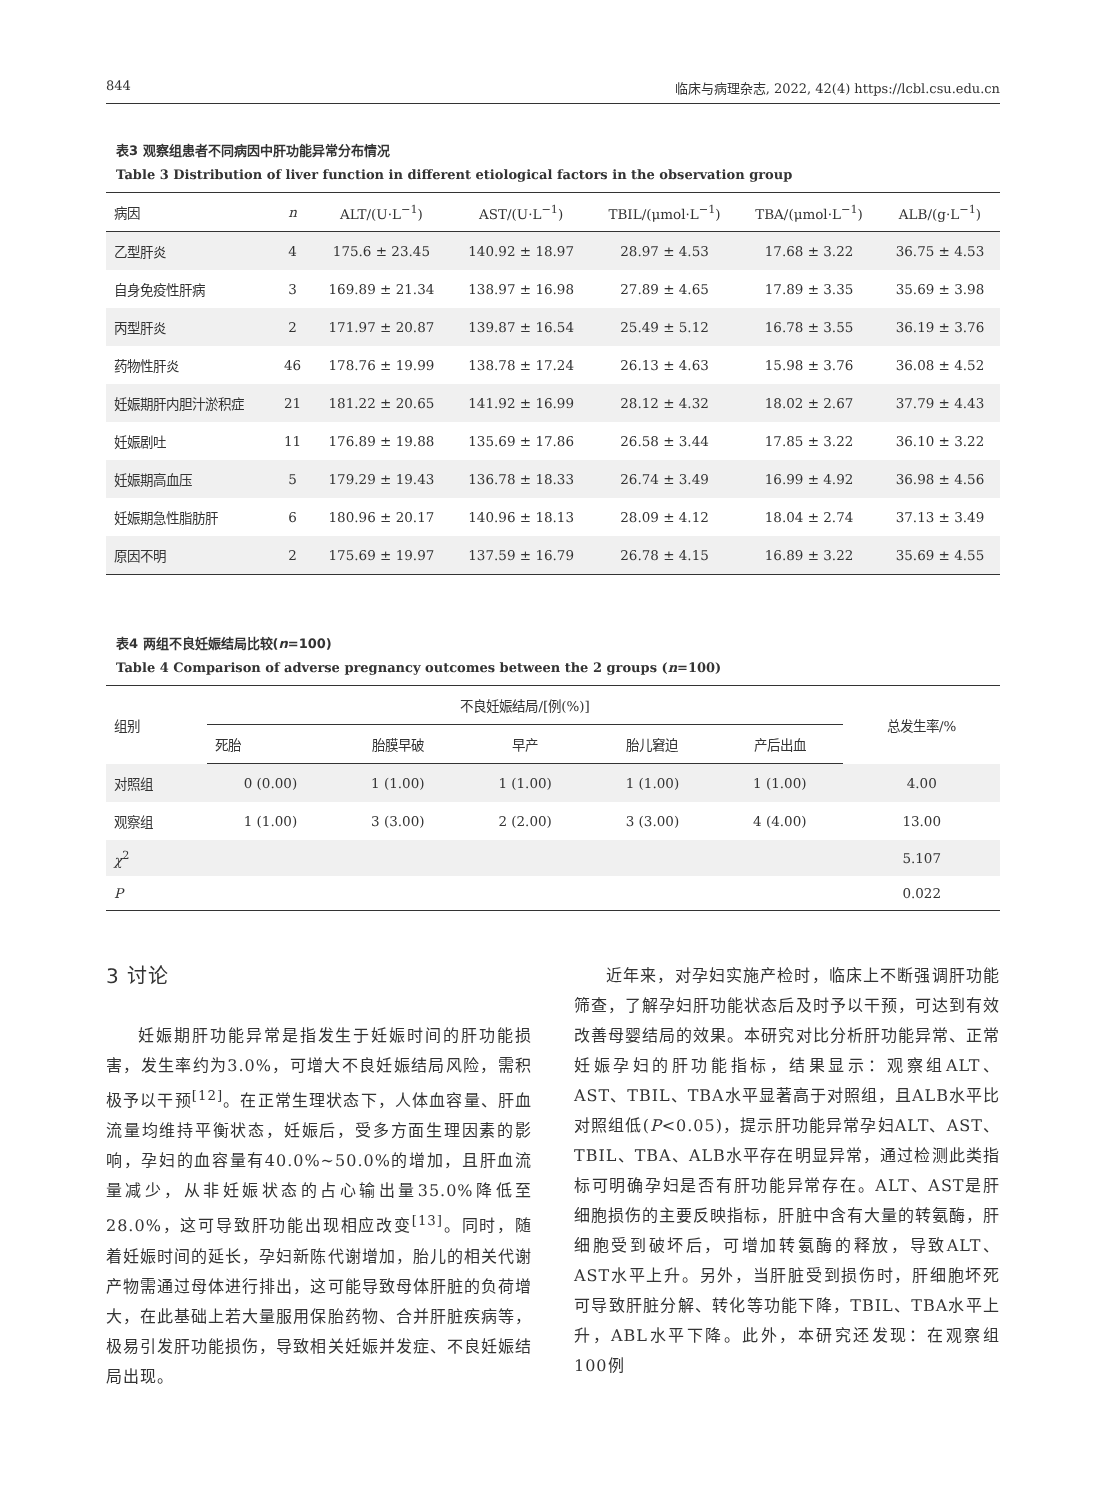844 临床与病理杂志, 2022, 42(4) https://lcbl.csu.edu.cn
表3 观察组患者不同病因中肝功能异常分布情况
Table 3 Distribution of liver function in different etiological factors in the observation group
| 病因 | n | ALT/(U·L<sup>−1</sup>) | AST/(U·L<sup>−1</sup>) | TBIL/(μmol·L<sup>−1</sup>) | TBA/(μmol·L<sup>−1</sup>) | ALB/(g·L<sup>−1</sup>) |
| --- | --- | --- | --- | --- | --- | --- |
| 乙型肝炎 | 4 | 175.6 ± 23.45 | 140.92 ± 18.97 | 28.97 ± 4.53 | 17.68 ± 3.22 | 36.75 ± 4.53 |
| 自身免疫性肝病 | 3 | 169.89 ± 21.34 | 138.97 ± 16.98 | 27.89 ± 4.65 | 17.89 ± 3.35 | 35.69 ± 3.98 |
| 丙型肝炎 | 2 | 171.97 ± 20.87 | 139.87 ± 16.54 | 25.49 ± 5.12 | 16.78 ± 3.55 | 36.19 ± 3.76 |
| 药物性肝炎 | 46 | 178.76 ± 19.99 | 138.78 ± 17.24 | 26.13 ± 4.63 | 15.98 ± 3.76 | 36.08 ± 4.52 |
| 妊娠期肝内胆汁淤积症 | 21 | 181.22 ± 20.65 | 141.92 ± 16.99 | 28.12 ± 4.32 | 18.02 ± 2.67 | 37.79 ± 4.43 |
| 妊娠剧吐 | 11 | 176.89 ± 19.88 | 135.69 ± 17.86 | 26.58 ± 3.44 | 17.85 ± 3.22 | 36.10 ± 3.22 |
| 妊娠期高血压 | 5 | 179.29 ± 19.43 | 136.78 ± 18.33 | 26.74 ± 3.49 | 16.99 ± 4.92 | 36.98 ± 4.56 |
| 妊娠期急性脂肪肝 | 6 | 180.96 ± 20.17 | 140.96 ± 18.13 | 28.09 ± 4.12 | 18.04 ± 2.74 | 37.13 ± 3.49 |
| 原因不明 | 2 | 175.69 ± 19.97 | 137.59 ± 16.79 | 26.78 ± 4.15 | 16.89 ± 3.22 | 35.69 ± 4.55 |
表4 两组不良妊娠结局比较(n=100)
Table 4 Comparison of adverse pregnancy outcomes between the 2 groups (n=100)
| 组别 | 不良妊娠结局/[例(%)] | | | | | 总发生率/% |
| --- | --- | --- | --- | --- | --- | --- |
| | 死胎 | 胎膜早破 | 早产 | 胎儿窘迫 | 产后出血 | |
| 对照组 | 0 (0.00) | 1 (1.00) | 1 (1.00) | 1 (1.00) | 1 (1.00) | 4.00 |
| 观察组 | 1 (1.00) | 3 (3.00) | 2 (2.00) | 3 (3.00) | 4 (4.00) | 13.00 |
| χ<sup>2</sup> | | | | | | 5.107 |
| P | | | | | | 0.022 |
3 讨论
妊娠期肝功能异常是指发生于妊娠时间的肝功能损害，发生率约为3.0%，可增大不良妊娠结局风险，需积极予以干预<sup>[12]</sup>。在正常生理状态下，人体血容量、肝血流量均维持平衡状态，妊娠后，受多方面生理因素的影响，孕妇的血容量有40.0%~50.0%的增加，且肝血流量减少，从非妊娠状态的占心输出量35.0%降低至28.0%，这可导致肝功能出现相应改变<sup>[13]</sup>。同时，随着妊娠时间的延长，孕妇新陈代谢增加，胎儿的相关代谢产物需通过母体进行排出，这可能导致母体肝脏的负荷增大，在此基础上若大量服用保胎药物、合并肝脏疾病等，极易引发肝功能损伤，导致相关妊娠并发症、不良妊娠结局出现。
近年来，对孕妇实施产检时，临床上不断强调肝功能筛查，了解孕妇肝功能状态后及时予以干预，可达到有效改善母婴结局的效果。本研究对比分析肝功能异常、正常妊娠孕妇的肝功能指标，结果显示：观察组ALT、AST、TBIL、TBA水平显著高于对照组，且ALB水平比对照组低(P<0.05)，提示肝功能异常孕妇ALT、AST、TBIL、TBA、ALB水平存在明显异常，通过检测此类指标可明确孕妇是否有肝功能异常存在。ALT、AST是肝细胞损伤的主要反映指标，肝脏中含有大量的转氨酶，肝细胞受到破坏后，可增加转氨酶的释放，导致ALT、AST水平上升。另外，当肝脏受到损伤时，肝细胞坏死可导致肝脏分解、转化等功能下降，TBIL、TBA水平上升，ABL水平下降。此外，本研究还发现：在观察组100例